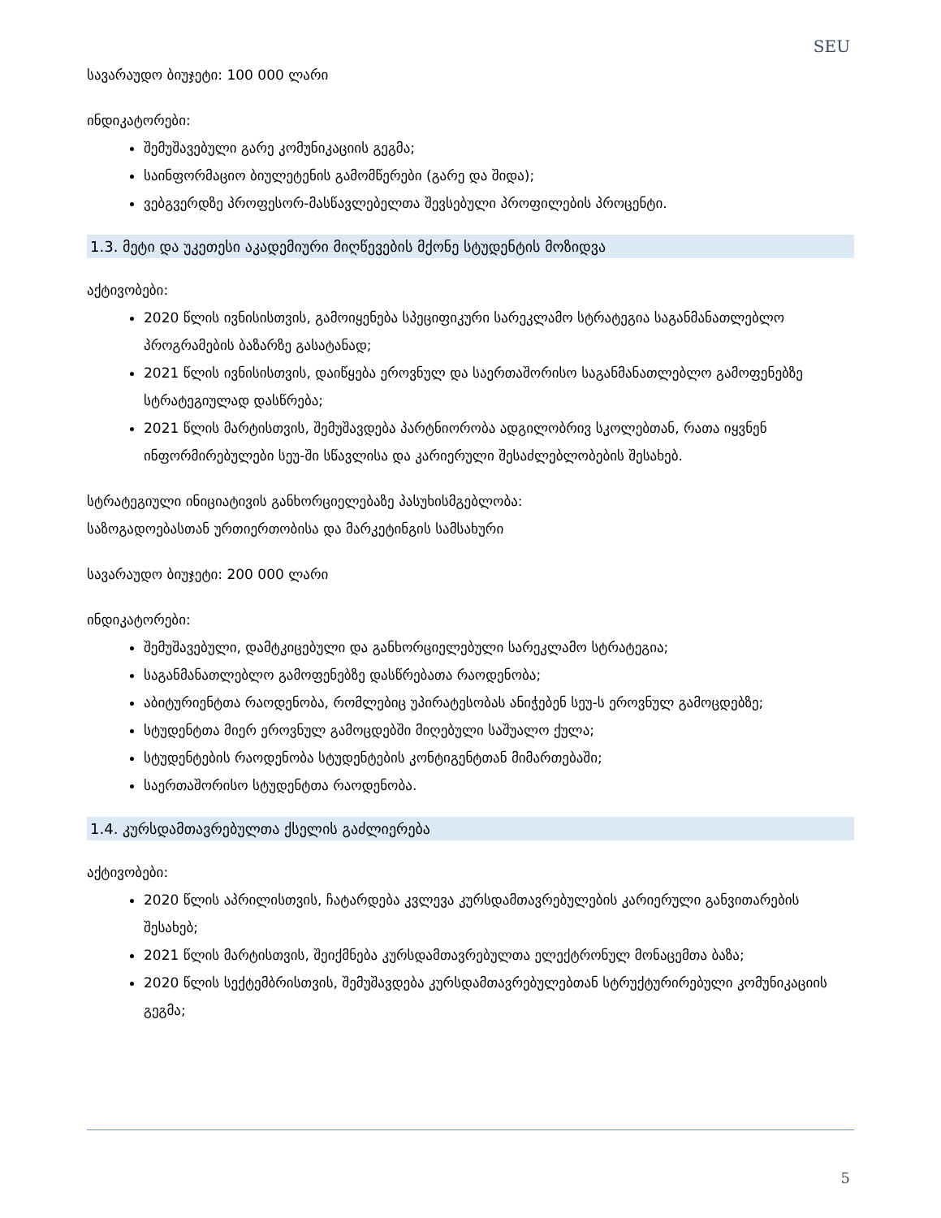SEU
სავარაუდო ბიუჯეტი: 100 000 ლარი
ინდიკატორები:
შემუშავებული გარე კომუნიკაციის გეგმა;
საინფორმაციო ბიულეტენის გამომწერები (გარე და შიდა);
ვებგვერდზე პროფესორ-მასწავლებელთა შევსებული პროფილების პროცენტი.
1.3. მეტი და უკეთესი აკადემიური მიღწევების მქონე სტუდენტის მოზიდვა
აქტივობები:
2020 წლის ივნისისთვის, გამოიყენება სპეციფიკური სარეკლამო სტრატეგია საგანმანათლებლო პროგრამების ბაზარზე გასატანად;
2021 წლის ივნისისთვის, დაიწყება ეროვნულ და საერთაშორისო საგანმანათლებლო გამოფენებზე სტრატეგიულად დასწრება;
2021 წლის მარტისთვის, შემუშავდება პარტნიორობა ადგილობრივ სკოლებთან, რათა იყვნენ ინფორმირებულები სეუ-ში სწავლისა და კარიერული შესაძლებლობების შესახებ.
სტრატეგიული ინიციატივის განხორციელებაზე პასუხისმგებლობა:
საზოგადოებასთან ურთიერთობისა და მარკეტინგის სამსახური
სავარაუდო ბიუჯეტი: 200 000 ლარი
ინდიკატორები:
შემუშავებული, დამტკიცებული და განხორციელებული სარეკლამო სტრატეგია;
საგანმანათლებლო გამოფენებზე დასწრებათა რაოდენობა;
აბიტურიენტთა რაოდენობა, რომლებიც უპირატესობას ანიჭებენ სეუ-ს ეროვნულ გამოცდებზე;
სტუდენტთა მიერ ეროვნულ გამოცდებში მიღებული საშუალო ქულა;
სტუდენტების რაოდენობა სტუდენტების კონტიგენტთან მიმართებაში;
საერთაშორისო სტუდენტთა რაოდენობა.
1.4. კურსდამთავრებულთა ქსელის გაძლიერება
აქტივობები:
2020 წლის აპრილისთვის, ჩატარდება კვლევა კურსდამთავრებულების კარიერული განვითარების შესახებ;
2021 წლის მარტისთვის, შეიქმნება კურსდამთავრებულთა ელექტრონულ მონაცემთა ბაზა;
2020 წლის სექტემბრისთვის, შემუშავდება კურსდამთავრებულებთან სტრუქტურირებული კომუნიკაციის გეგმა;
5